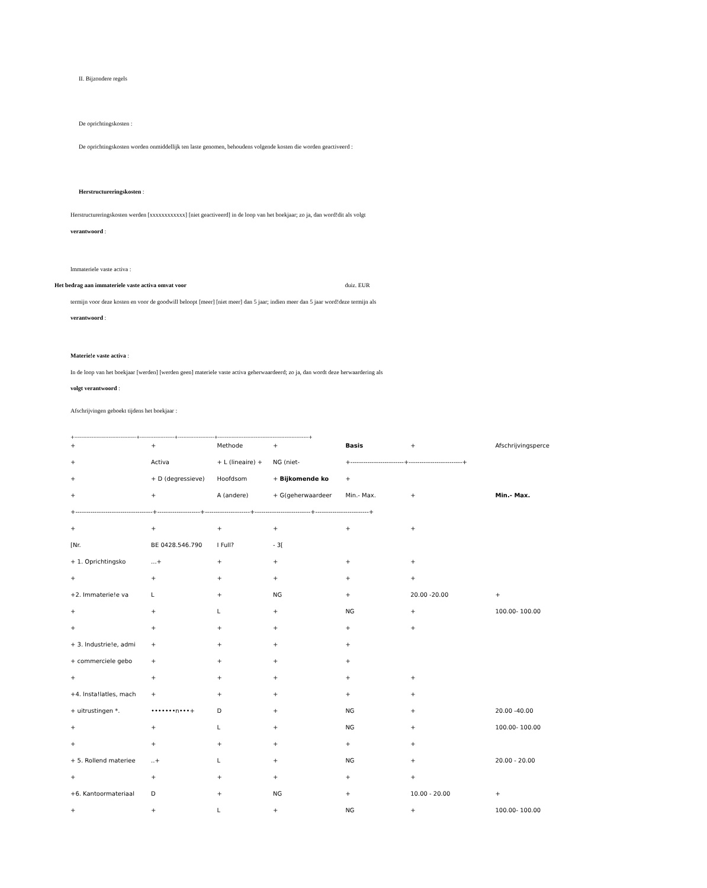II. Bijzondere regels
De oprichtingskosten :
De oprichtingskosten worden onmiddellijk ten laste genomen, behoudens volgende kosten die worden geactiveerd :
Herstructureringskosten :
Herstructureringskosten werden [xxxxxxxxxxxx] [niet geactiveerd] in de loop van het boekjaar; zo ja, dan word!dit als volgt
verantwoord :
lmmateriele vaste activa :
Het bedrag aan immateriele vaste activa omvat voor duiz. EUR
termijn voor deze kosten en voor de goodwill beloopt [meer] [niet meer] dan 5 jaar; indien meer dan 5 jaar word!deze termijn als
verantwoord :
Materie!e vaste activa :
In de loop van het boekjaar [werden] [werden geen] materiele vaste activa geherwaardeerd; zo ja, dan wordt deze herwaardering als
volgt verantwoord :
Afschrijvingen geboekt tijdens het boekjaar :
+------------------------------------+--------------------+---------------------+-----------------------------------------------------+
| + | + | Methode | + | Basis | + | Afschrijvingsperce |
| + | Activa | + L (lineaire) + | NG (niet- | +-------------------------+-------------------------+ | | |
| + | + D (degressieve) | Hoofdsom | + Bijkomende ko | + | | |
| + | + | A (andere) | + G(geherwaardeer | Min.- Max. | + | Min.- Max. |
| +------------------------------------+--------------------+---------------------+--------------------------+-------------------------+ | | | | | | |
| + | + | + | + | + | + | |
| [Nr. | BE 0428.546.790 | I Full? | - 3[ | | | |
| + 1. Oprichtingsko | ...+ | + | + | + | + | |
| + | + | + | + | + | + | |
| +2. Immaterie!e va | L | + | NG | + | 20.00 -20.00 | + |
| + | + | L | + | NG | + | 100.00- 100.00 |
| + | + | + | + | + | + | |
| + 3. lndustrie!e, admi | + | + | + | + | | |
| + commerciele gebo | + | + | + | + | | |
| + | + | + | + | + | + | |
| +4. lnsta!latles, mach | + | + | + | + | + | |
| + uitrustingen *. | •••••••n•••+ | D | + | NG | + | 20.00 -40.00 |
| + | + | L | + | NG | + | 100.00- 100.00 |
| + | + | + | + | + | + | |
| + 5. Rollend materiee | ..+ | L | + | NG | + | 20.00 - 20.00 |
| + | + | + | + | + | + | |
| +6. Kantoormateriaal | D | + | NG | + | 10.00 - 20.00 | + |
| + | + | L | + | NG | + | 100.00- 100.00 |